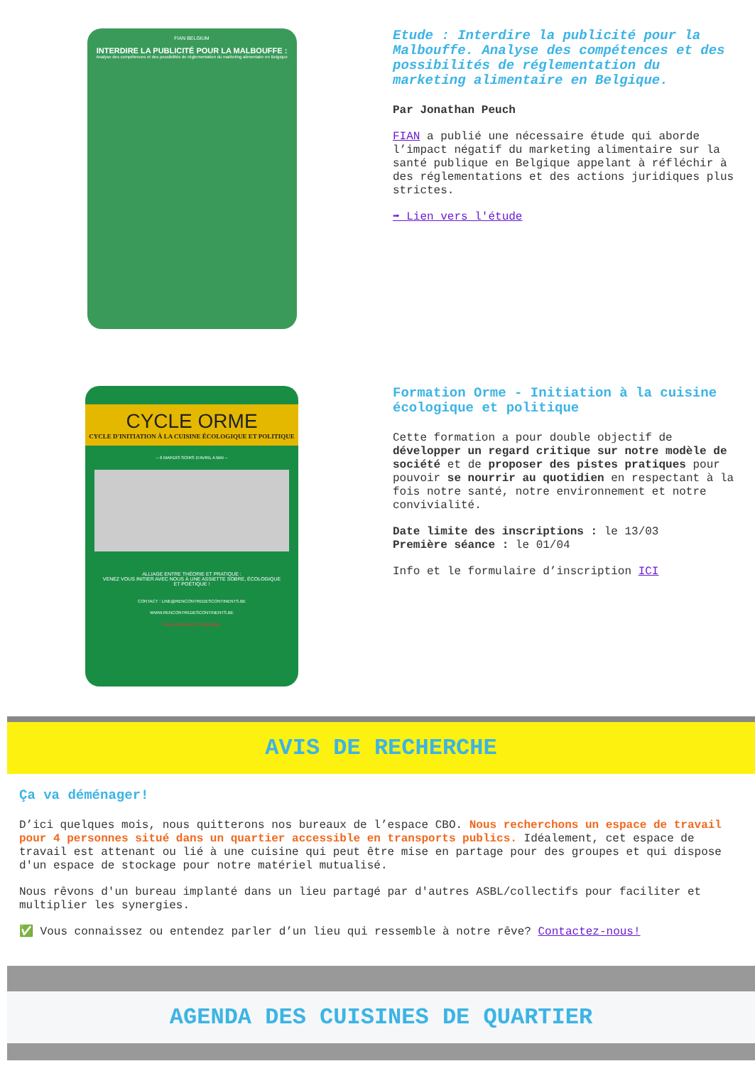FIAN BELGIUM
INTERDIRE LA PUBLICITÉ POUR LA MALBOUFFE :
Analyse des compétences et des possibilités de réglementation du marketing alimentaire en Belgique
Etude : Interdire la publicité pour la Malbouffe. Analyse des compétences et des possibilités de réglementation du marketing alimentaire en Belgique.
Par Jonathan Peuch
FIAN a publié une nécessaire étude qui aborde l’impact négatif du marketing alimentaire sur la santé publique en Belgique appelant à réfléchir à des réglementations et des actions juridiques plus strictes.
➡ Lien vers l'étude
CYCLE ORME
CYCLE D'INITIATION À LA CUISINE ÉCOLOGIQUE ET POLITIQUE
-- 6 MARDIS SOIRS D'AVRIL A MAI --
ALLIAGE ENTRE THÉORIE ET PRATIQUE :
VENEZ VOUS INITIER AVEC NOUS À UNE ASSIETTE SOBRE, ÉCOLOGIQUE ET POÉTIQUE !
CONTACT : LINE@RENCONTREDESCONTINENTS.BE
WWW.RENCONTREDESCONTINENTS.BE
Rencontre des Continents
Formation Orme - Initiation à la cuisine écologique et politique
Cette formation a pour double objectif de développer un regard critique sur notre modèle de société et de proposer des pistes pratiques pour pouvoir se nourrir au quotidien en respectant à la fois notre santé, notre environnement et notre convivialité.
Date limite des inscriptions : le 13/03
Première séance : le 01/04
Info et le formulaire d’inscription ICI
AVIS DE RECHERCHE
Ça va déménager!
D’ici quelques mois, nous quitterons nos bureaux de l’espace CBO. Nous recherchons un espace de travail pour 4 personnes situé dans un quartier accessible en transports publics. Idéalement, cet espace de travail est attenant ou lié à une cuisine qui peut être mise en partage pour des groupes et qui dispose d'un espace de stockage pour notre matériel mutualisé.
Nous rêvons d'un bureau implanté dans un lieu partagé par d'autres ASBL/collectifs pour faciliter et multiplier les synergies.
✅ Vous connaissez ou entendez parler d’un lieu qui ressemble à notre rêve? Contactez-nous!
AGENDA DES CUISINES DE QUARTIER